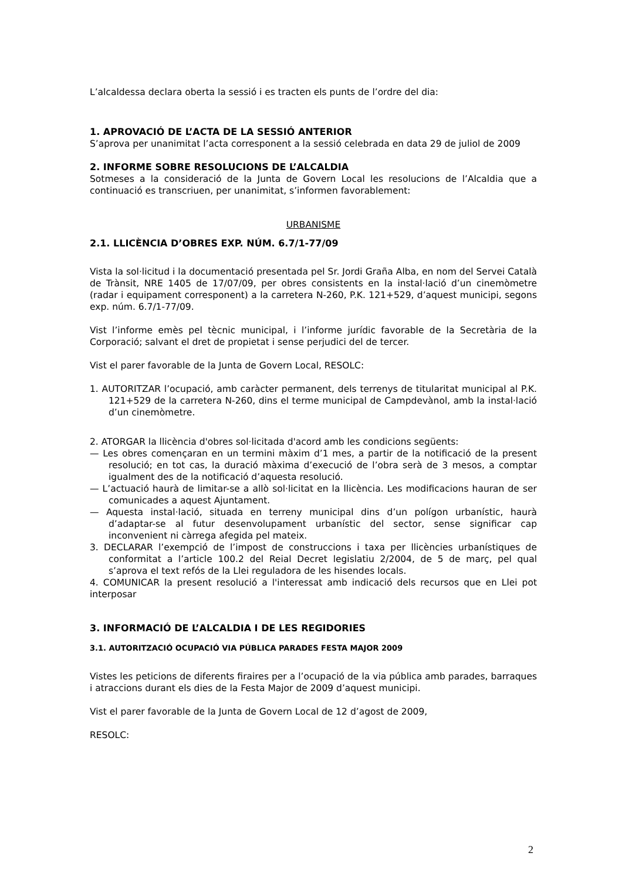L’alcaldessa declara oberta la sessió i es tracten els punts de l’ordre del dia:
1. APROVACIÓ DE L’ACTA DE LA SESSIÓ ANTERIOR
S’aprova per unanimitat l’acta corresponent a la sessió celebrada en data 29 de juliol de 2009
2. INFORME SOBRE RESOLUCIONS DE L’ALCALDIA
Sotmeses a la consideració de la Junta de Govern Local les resolucions de l’Alcaldia que a continuació es transcriuen, per unanimitat, s’informen favorablement:
URBANISME
2.1. LLICÈNCIA D’OBRES EXP. NÚM. 6.7/1-77/09
Vista la sol·licitud i la documentació presentada pel Sr. Jordi Graña Alba, en nom del Servei Català de Trànsit, NRE 1405 de 17/07/09, per obres consistents en la instal·lació d’un cinemòmetre (radar i equipament corresponent) a la carretera N-260, P.K. 121+529, d’aquest municipi, segons exp. núm. 6.7/1-77/09.
Vist l’informe emès pel tècnic municipal, i l’informe jurídic favorable de la Secretària de la Corporació; salvant el dret de propietat i sense perjudici del de tercer.
Vist el parer favorable de la Junta de Govern Local, RESOLC:
1. AUTORITZAR l’ocupació, amb caràcter permanent, dels terrenys de titularitat municipal al P.K. 121+529 de la carretera N-260, dins el terme municipal de Campdevànol, amb la instal·lació d’un cinemòmetre.
2. ATORGAR la llicència d'obres sol·licitada d'acord amb les condicions següents:
— Les obres començaran en un termini màxim d’1 mes, a partir de la notificació de la present resolució; en tot cas, la duració màxima d’execució de l’obra serà de 3 mesos, a comptar igualment des de la notificació d’aquesta resolució.
— L’actuació haurà de limitar-se a allò sol·licitat en la llicència. Les modificacions hauran de ser comunicades a aquest Ajuntament.
— Aquesta instal·lació, situada en terreny municipal dins d’un polígon urbanístic, haurà d’adaptar-se al futur desenvolupament urbanístic del sector, sense significar cap inconvenient ni càrrega afegida pel mateix.
3. DECLARAR l’exempció de l’impost de construccions i taxa per llicències urbanístiques de conformitat a l’article 100.2 del Reial Decret legislatiu 2/2004, de 5 de març, pel qual s’aprova el text refós de la Llei reguladora de les hisendes locals.
4. COMUNICAR la present resolució a l'interessat amb indicació dels recursos que en Llei pot interposar
3. INFORMACIÓ DE L’ALCALDIA I DE LES REGIDORIES
3.1. AUTORITZACIÓ OCUPACIÓ VIA PÚBLICA PARADES FESTA MAJOR 2009
Vistes les peticions de diferents firaires per a l’ocupació de la via pública amb parades, barraques i atraccions durant els dies de la Festa Major de 2009 d’aquest municipi.
Vist el parer favorable de la Junta de Govern Local de 12 d’agost de 2009,
RESOLC:
2